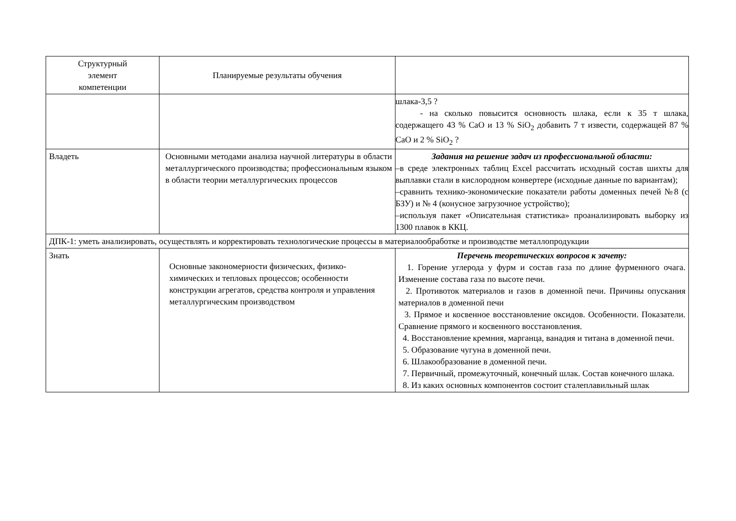| Структурный элемент компетенции | Планируемые результаты обучения | |
| --- | --- | --- |
| | | шлака-3,5 ? - на сколько повысится основность шлака, если к 35 т шлака, содержащего 43 % CaO и 13 % SiO<sub>2</sub> добавить 7 т извести, содержащей 87 % CaO и 2 % SiO<sub>2</sub> ? |
| Владеть | Основными методами анализа научной литературы в области металлургического производства; профессиональным языком в области теории металлургических процессов | Задания на решение задач из профессиональной области: –в среде электронных таблиц Excel рассчитать исходный состав шихты для выплавки стали в кислородном конвертере (исходные данные по вариантам); –сравнить технико-экономические показатели работы доменных печей №8 (с БЗУ) и № 4 (конусное загрузочное устройство); –используя пакет «Описательная статистика» проанализировать выборку из 1300 плавок в ККЦ. |
| ДПК-1: уметь анализировать, осуществлять и корректировать технологические процессы в материалообработке и производстве металлопродукции | | |
| Знать | Основные закономерности физических, физико-химических и тепловых процессов; особенности конструкции агрегатов, средства контроля и управления металлургическим производством | Перечень теоретических вопросов к зачету: 1. Горение углерода у фурм и состав газа по длине фурменного очага. Изменение состава газа по высоте печи. 2. Противоток материалов и газов в доменной печи. Причины опускания материалов в доменной печи 3. Прямое и косвенное восстановление оксидов. Особенности. Показатели. Сравнение прямого и косвенного восстановления. 4. Восстановление кремния, марганца, ванадия и титана в доменной печи. 5. Образование чугуна в доменной печи. 6. Шлакообразование в доменной печи. 7. Первичный, промежуточный, конечный шлак. Состав конечного шлака. 8. Из каких основных компонентов состоит сталеплавильный шлак |